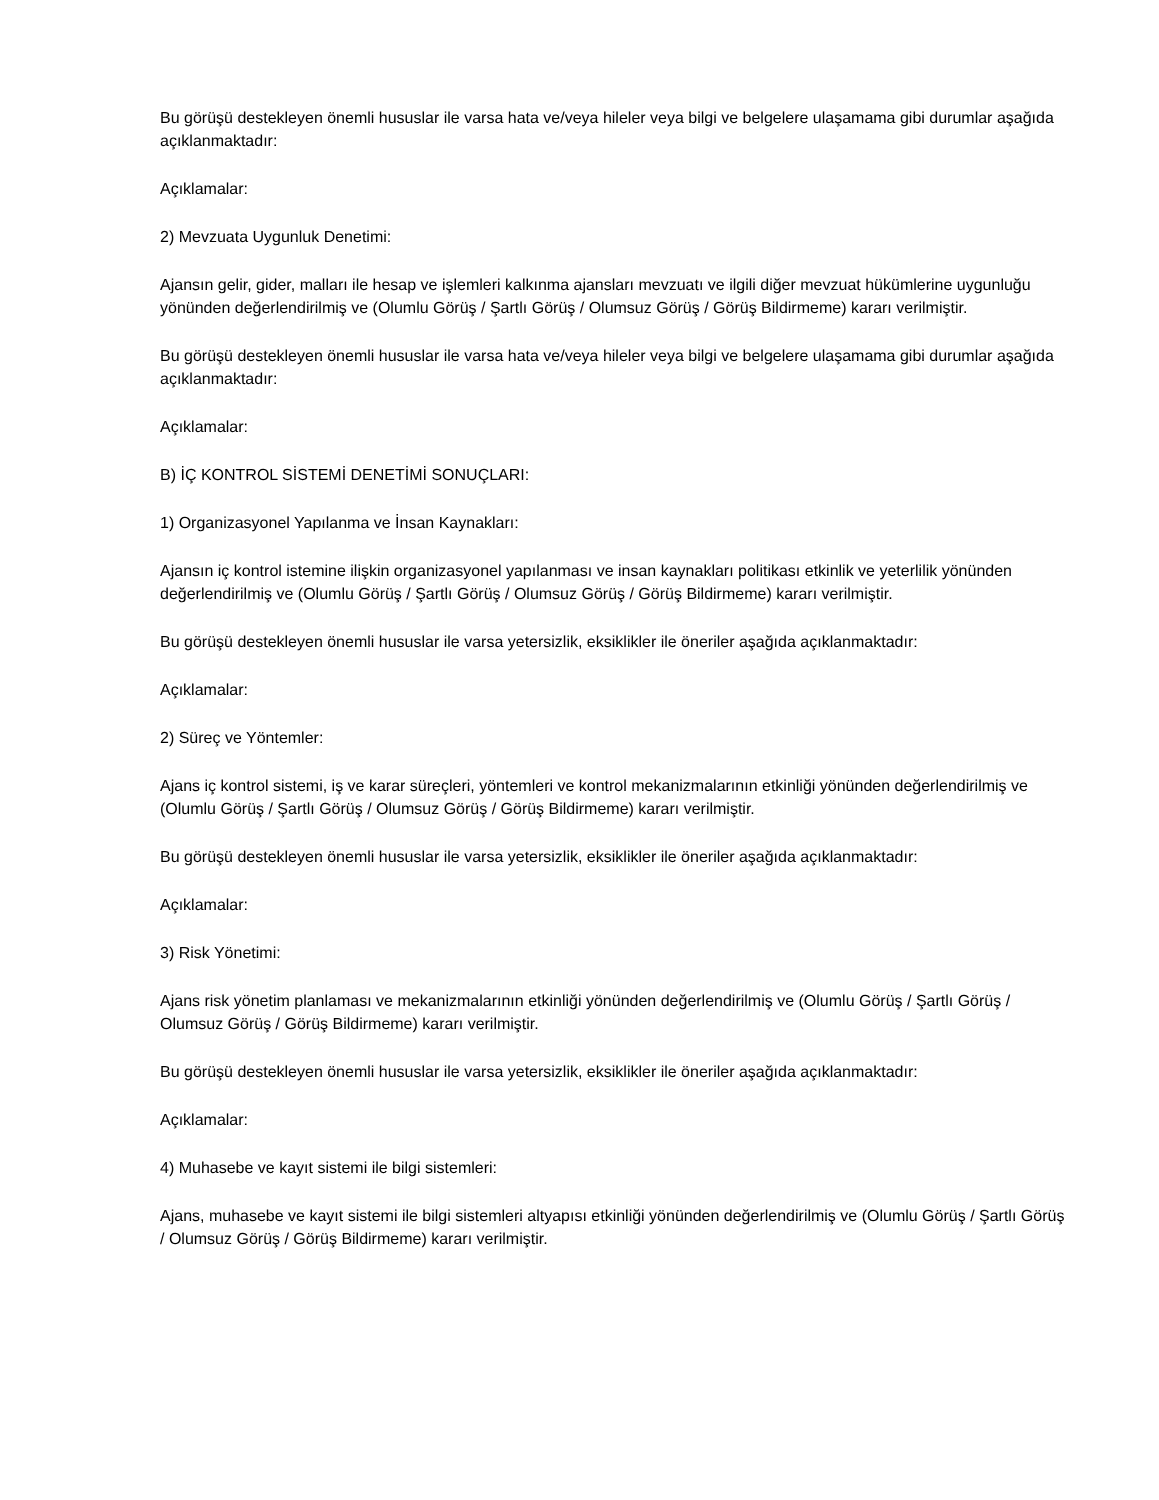Bu görüşü destekleyen önemli hususlar ile varsa hata ve/veya hileler veya bilgi ve belgelere ulaşamama gibi durumlar aşağıda açıklanmaktadır:
Açıklamalar:
2) Mevzuata Uygunluk Denetimi:
Ajansın gelir, gider, malları ile hesap ve işlemleri kalkınma ajansları mevzuatı ve ilgili diğer mevzuat hükümlerine uygunluğu yönünden değerlendirilmiş ve (Olumlu Görüş / Şartlı Görüş / Olumsuz Görüş / Görüş Bildirmeme) kararı verilmiştir.
Bu görüşü destekleyen önemli hususlar ile varsa hata ve/veya hileler veya bilgi ve belgelere ulaşamama gibi durumlar aşağıda açıklanmaktadır:
Açıklamalar:
B) İÇ KONTROL SİSTEMİ DENETİMİ SONUÇLARI:
1) Organizasyonel Yapılanma ve İnsan Kaynakları:
Ajansın iç kontrol istemine ilişkin organizasyonel yapılanması ve insan kaynakları politikası etkinlik ve yeterlilik yönünden değerlendirilmiş ve (Olumlu Görüş / Şartlı Görüş / Olumsuz Görüş / Görüş Bildirmeme) kararı verilmiştir.
Bu görüşü destekleyen önemli hususlar ile varsa yetersizlik, eksiklikler ile öneriler aşağıda açıklanmaktadır:
Açıklamalar:
2) Süreç ve Yöntemler:
Ajans iç kontrol sistemi, iş ve karar süreçleri, yöntemleri ve kontrol mekanizmalarının etkinliği yönünden değerlendirilmiş ve (Olumlu Görüş / Şartlı Görüş / Olumsuz Görüş / Görüş Bildirmeme) kararı verilmiştir.
Bu görüşü destekleyen önemli hususlar ile varsa yetersizlik, eksiklikler ile öneriler aşağıda açıklanmaktadır:
Açıklamalar:
3) Risk Yönetimi:
Ajans risk yönetim planlaması ve mekanizmalarının etkinliği yönünden değerlendirilmiş ve (Olumlu Görüş / Şartlı Görüş / Olumsuz Görüş / Görüş Bildirmeme) kararı verilmiştir.
Bu görüşü destekleyen önemli hususlar ile varsa yetersizlik, eksiklikler ile öneriler aşağıda açıklanmaktadır:
Açıklamalar:
4) Muhasebe ve kayıt sistemi ile bilgi sistemleri:
Ajans, muhasebe ve kayıt sistemi ile bilgi sistemleri altyapısı etkinliği yönünden değerlendirilmiş ve (Olumlu Görüş / Şartlı Görüş / Olumsuz Görüş / Görüş Bildirmeme) kararı verilmiştir.